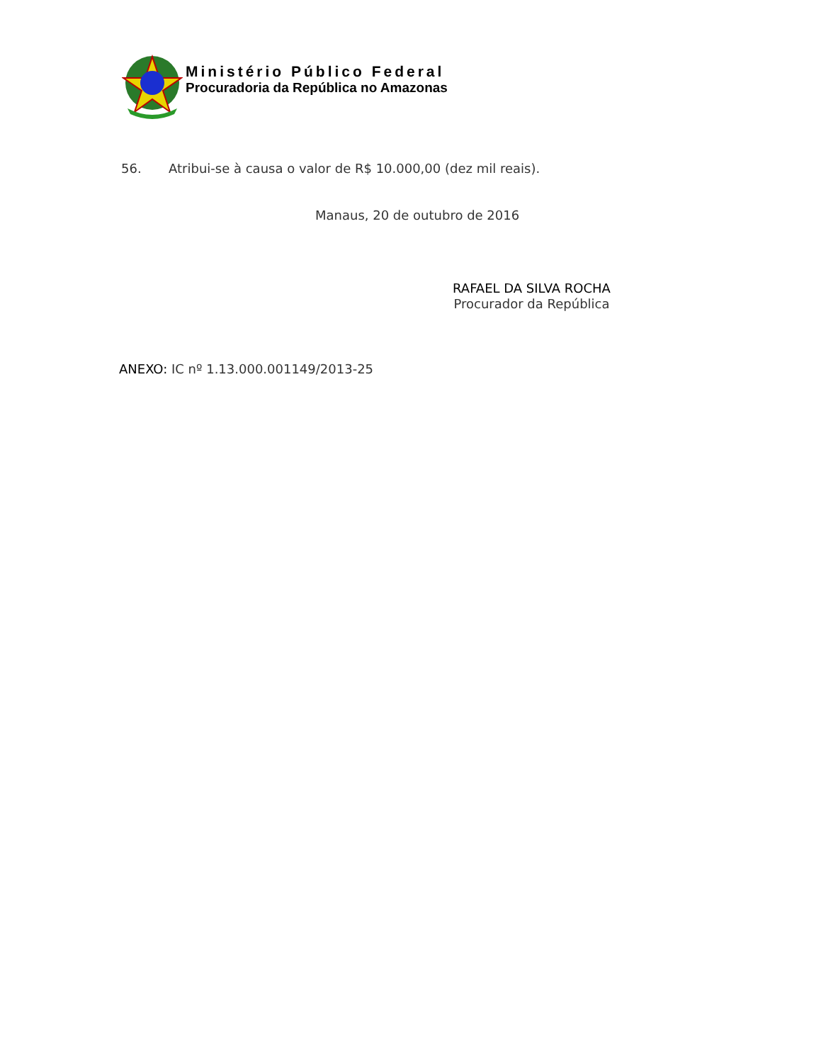Ministério Público Federal
Procuradoria da República no Amazonas
56. Atribui-se à causa o valor de R$ 10.000,00 (dez mil reais).
Manaus, 20 de outubro de 2016
RAFAEL DA SILVA ROCHA
Procurador da República
ANEXO: IC nº 1.13.000.001149/2013-25